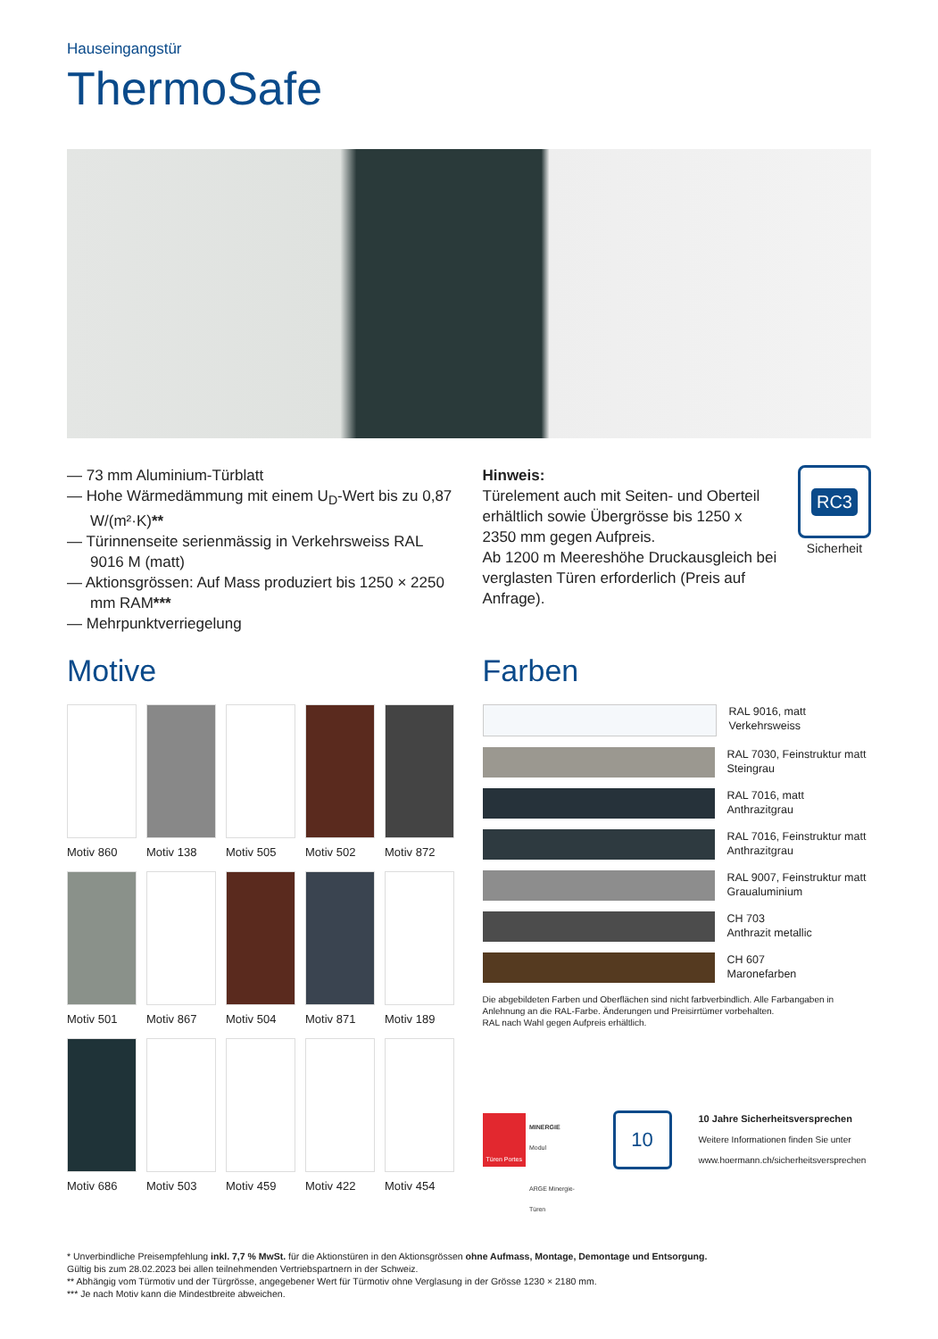Hauseingangstür
ThermoSafe
— 73 mm Aluminium-Türblatt
— Hohe Wärmedämmung mit einem U<sub>D</sub>-Wert bis zu 0,87 W/(m²·K)**
— Türinnenseite serienmässig in Verkehrsweiss RAL 9016 M (matt)
— Aktionsgrössen: Auf Mass produziert bis 1250 × 2250 mm RAM***
— Mehrpunktverriegelung
Hinweis:
Türelement auch mit Seiten- und Oberteil erhältlich sowie Übergrösse bis 1250 x 2350 mm gegen Aufpreis.
Ab 1200 m Meereshöhe Druckausgleich bei verglasten Türen erforderlich (Preis auf Anfrage).
RC3
Sicherheit
Motive
Motiv 860
Motiv 138
Motiv 505
Motiv 502
Motiv 872
Motiv 501
Motiv 867
Motiv 504
Motiv 871
Motiv 189
Motiv 686
Motiv 503
Motiv 459
Motiv 422
Motiv 454
Farben
RAL 9016, matt
Verkehrsweiss
RAL 7030, Feinstruktur matt
Steingrau
RAL 7016, matt
Anthrazitgrau
RAL 7016, Feinstruktur matt
Anthrazitgrau
RAL 9007, Feinstruktur matt
Graualuminium
CH 703
Anthrazit metallic
CH 607
Maronefarben
Die abgebildeten Farben und Oberflächen sind nicht farbverbindlich. Alle Farbangaben in Anlehnung an die RAL-Farbe. Änderungen und Preisirrtümer vorbehalten.
RAL nach Wahl gegen Aufpreis erhältlich.
Türen Portes MINERGIE
Modul
ARGE Minergie-Türen
10
10 Jahre Sicherheitsversprechen
Weitere Informationen finden Sie unter
www.hoermann.ch/sicherheitsversprechen
* Unverbindliche Preisempfehlung inkl. 7,7 % MwSt. für die Aktionstüren in den Aktionsgrössen ohne Aufmass, Montage, Demontage und Entsorgung.
Gültig bis zum 28.02.2023 bei allen teilnehmenden Vertriebspartnern in der Schweiz.
** Abhängig vom Türmotiv und der Türgrösse, angegebener Wert für Türmotiv ohne Verglasung in der Grösse 1230 × 2180 mm.
*** Je nach Motiv kann die Mindestbreite abweichen.